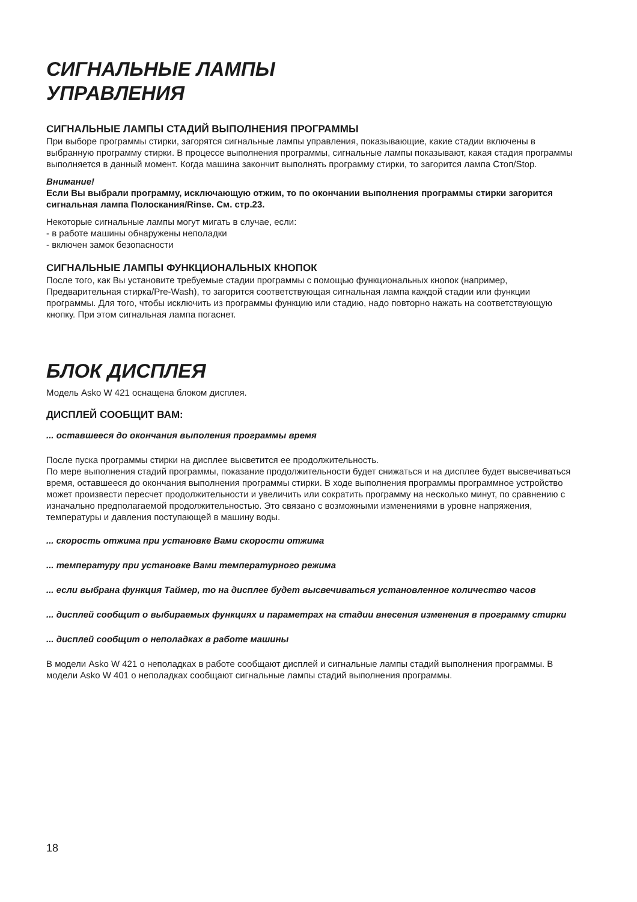СИГНАЛЬНЫЕ ЛАМПЫ
УПРАВЛЕНИЯ
СИГНАЛЬНЫЕ ЛАМПЫ СТАДИЙ ВЫПОЛНЕНИЯ ПРОГРАММЫ
При выборе программы стирки, загорятся сигнальные лампы управления, показывающие, какие стадии включены в выбранную программу стирки. В процессе выполнения программы, сигнальные лампы показывают, какая стадия программы выполняется в данный момент. Когда машина закончит выполнять программу стирки, то загорится лампа Стоп/Stop.
Внимание!
Если Вы выбрали программу, исключающую отжим, то по окончании выполнения программы стирки загорится сигнальная лампа Полоскания/Rinse. См. стр.23.
Некоторые сигнальные лампы могут мигать в случае, если:
- в работе машины обнаружены неполадки
- включен замок безопасности
СИГНАЛЬНЫЕ ЛАМПЫ ФУНКЦИОНАЛЬНЫХ КНОПОК
После того, как Вы установите требуемые стадии программы с помощью функциональных кнопок (например, Предварительная стирка/Pre-Wash), то загорится соответствующая сигнальная лампа каждой стадии или функции программы. Для того, чтобы исключить из программы функцию или стадию, надо повторно нажать на соответствующую кнопку. При этом сигнальная лампа погаснет.
БЛОК ДИСПЛЕЯ
Модель Asko W 421 оснащена блоком дисплея.
ДИСПЛЕЙ СООБЩИТ ВАМ:
... оставшееся до окончания выполения программы время
После пуска программы стирки на дисплее высветится ее продолжительность.
По мере выполнения стадий программы, показание продолжительности будет снижаться и на дисплее будет высвечиваться время, оставшееся до окончания выполнения программы стирки. В ходе выполнения программы программное устройство может произвести пересчет продолжительности и увеличить или сократить программу на несколько минут, по сравнению с изначально предполагаемой продолжительностью. Это связано с возможными изменениями в уровне напряжения, температуры и давления поступающей в машину воды.
... скорость отжима при установке Вами скорости отжима
... температуру при установке Вами температурного режима
... если выбрана функция Таймер, то на дисплее будет высвечиваться установленное количество часов
... дисплей сообщит о выбираемых функциях и параметрах на стадии внесения изменения в программу стирки
... дисплей сообщит о неполадках в работе машины
В модели Asko W 421 о неполадках в работе сообщают дисплей и сигнальные лампы стадий выполнения программы. В модели Asko W 401 о неполадках сообщают сигнальные лампы стадий выполнения программы.
18